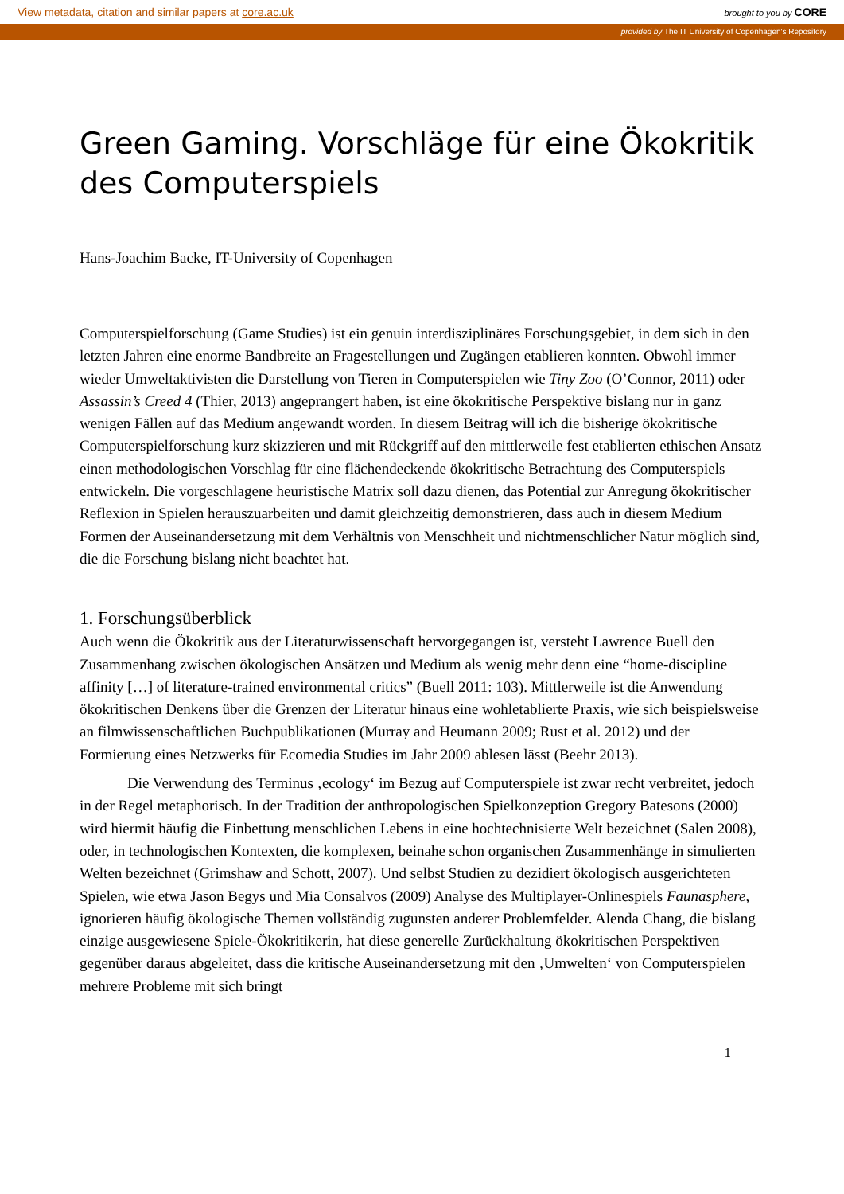View metadata, citation and similar papers at core.ac.uk brought to you by CORE
provided by The IT University of Copenhagen's Repository
Green Gaming. Vorschläge für eine Ökokritik des Computerspiels
Hans-Joachim Backe, IT-University of Copenhagen
Computerspielforschung (Game Studies) ist ein genuin interdisziplinäres Forschungsgebiet, in dem sich in den letzten Jahren eine enorme Bandbreite an Fragestellungen und Zugängen etablieren konnten. Obwohl immer wieder Umweltaktivisten die Darstellung von Tieren in Computerspielen wie Tiny Zoo (O’Connor, 2011) oder Assassin’s Creed 4 (Thier, 2013) angeprangert haben, ist eine ökokritische Perspektive bislang nur in ganz wenigen Fällen auf das Medium angewandt worden. In diesem Beitrag will ich die bisherige ökokritische Computerspielforschung kurz skizzieren und mit Rückgriff auf den mittlerweile fest etablierten ethischen Ansatz einen methodologischen Vorschlag für eine flächendeckende ökokritische Betrachtung des Computerspiels entwickeln. Die vorgeschlagene heuristische Matrix soll dazu dienen, das Potential zur Anregung ökokritischer Reflexion in Spielen herauszuarbeiten und damit gleichzeitig demonstrieren, dass auch in diesem Medium Formen der Auseinandersetzung mit dem Verhältnis von Menschheit und nichtmenschlicher Natur möglich sind, die die Forschung bislang nicht beachtet hat.
1. Forschungsüberblick
Auch wenn die Ökokritik aus der Literaturwissenschaft hervorgegangen ist, versteht Lawrence Buell den Zusammenhang zwischen ökologischen Ansätzen und Medium als wenig mehr denn eine “home-discipline affinity […] of literature-trained environmental critics” (Buell 2011: 103). Mittlerweile ist die Anwendung ökokritischen Denkens über die Grenzen der Literatur hinaus eine wohletablierte Praxis, wie sich beispielsweise an filmwissenschaftlichen Buchpublikationen (Murray and Heumann 2009; Rust et al. 2012) und der Formierung eines Netzwerks für Ecomedia Studies im Jahr 2009 ablesen lässt (Beehr 2013).
Die Verwendung des Terminus ‚ecology‘ im Bezug auf Computerspiele ist zwar recht verbreitet, jedoch in der Regel metaphorisch. In der Tradition der anthropologischen Spielkonzeption Gregory Batesons (2000) wird hiermit häufig die Einbettung menschlichen Lebens in eine hochtechnisierte Welt bezeichnet (Salen 2008), oder, in technologischen Kontexten, die komplexen, beinahe schon organischen Zusammenhänge in simulierten Welten bezeichnet (Grimshaw and Schott, 2007). Und selbst Studien zu dezidiert ökologisch ausgerichteten Spielen, wie etwa Jason Begys und Mia Consalvos (2009) Analyse des Multiplayer-Onlinespiels Faunasphere, ignorieren häufig ökologische Themen vollständig zugunsten anderer Problemfelder. Alenda Chang, die bislang einzige ausgewiesene Spiele-Ökokritikerin, hat diese generelle Zurückhaltung ökokritischen Perspektiven gegenüber daraus abgeleitet, dass die kritische Auseinandersetzung mit den ‚Umwelten‘ von Computerspielen mehrere Probleme mit sich bringt
1